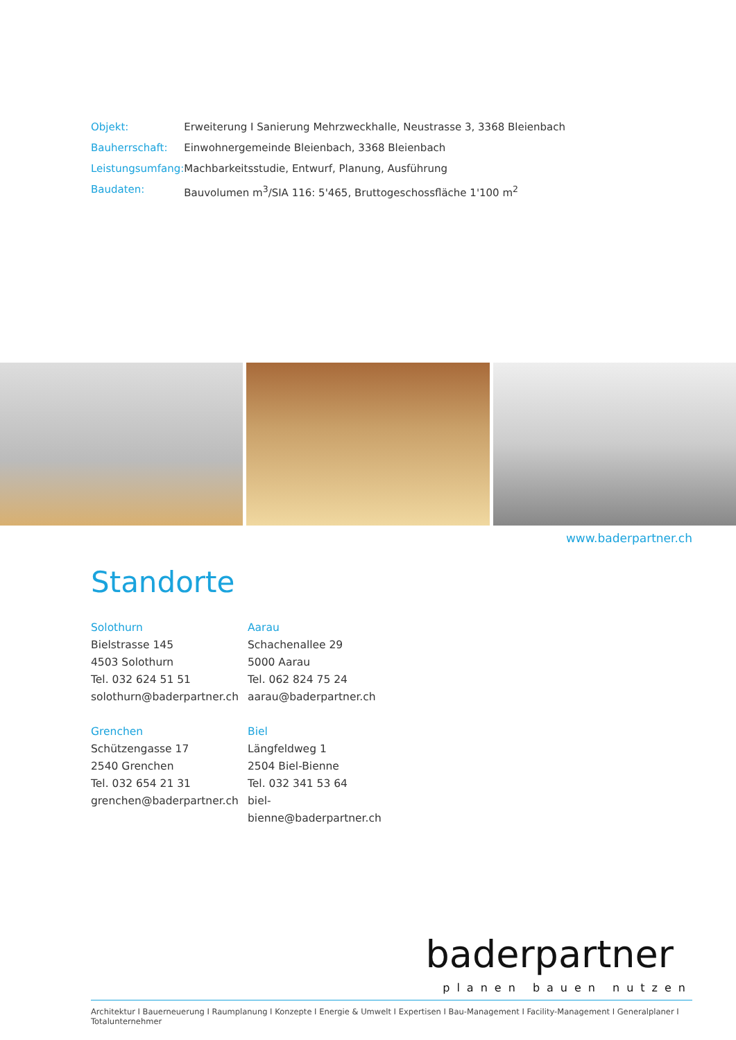| Objekt: | Erweiterung I Sanierung Mehrzweckhalle, Neustrasse 3, 3368 Bleienbach |
| Bauherrschaft: | Einwohnergemeinde Bleienbach, 3368 Bleienbach |
| Leistungsumfang: | Machbarkeitsstudie, Entwurf, Planung, Ausführung |
| Baudaten: | Bauvolumen m<sup>3</sup>/SIA 116: 5'465, Bruttogeschossfläche 1'100 m<sup>2</sup> |
www.baderpartner.ch
Standorte
Solothurn
Bielstrasse 145
4503 Solothurn
Tel. 032 624 51 51
solothurn@baderpartner.ch
Aarau
Schachenallee 29
5000 Aarau
Tel. 062 824 75 24
aarau@baderpartner.ch
Grenchen
Schützengasse 17
2540 Grenchen
Tel. 032 654 21 31
grenchen@baderpartner.ch
Biel
Längfeldweg 1
2504 Biel-Bienne
Tel. 032 341 53 64
biel-bienne@baderpartner.ch
baderpartner
planen bauen nutzen
Architektur I Bauerneuerung I Raumplanung I Konzepte I Energie & Umwelt I Expertisen I Bau-Management I Facility-Management I Generalplaner I Totalunternehmer